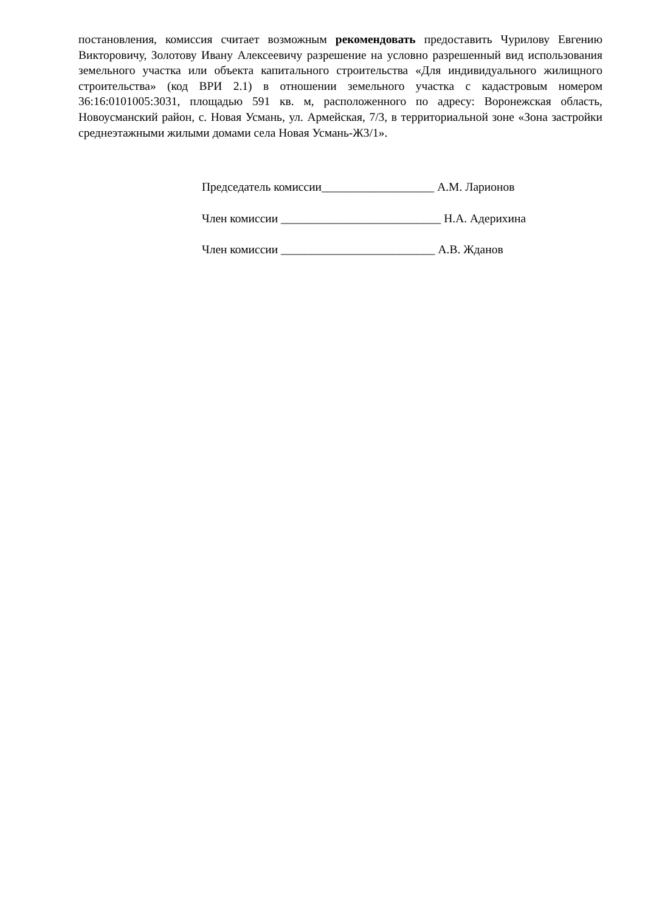постановления, комиссия считает возможным рекомендовать предоставить Чурилову Евгению Викторовичу, Золотову Ивану Алексеевичу разрешение на условно разрешенный вид использования земельного участка или объекта капитального строительства «Для индивидуального жилищного строительства» (код ВРИ 2.1) в отношении земельного участка с кадастровым номером 36:16:0101005:3031, площадью 591 кв. м, расположенного по адресу: Воронежская область, Новоусманский район, с. Новая Усмань, ул. Армейская, 7/3, в территориальной зоне «Зона застройки среднеэтажными жилыми домами села Новая Усмань-Ж3/1».
Председатель комиссии___________________ А.М. Ларионов
Член комиссии ___________________________ Н.А. Адерихина
Член комиссии __________________________ А.В. Жданов